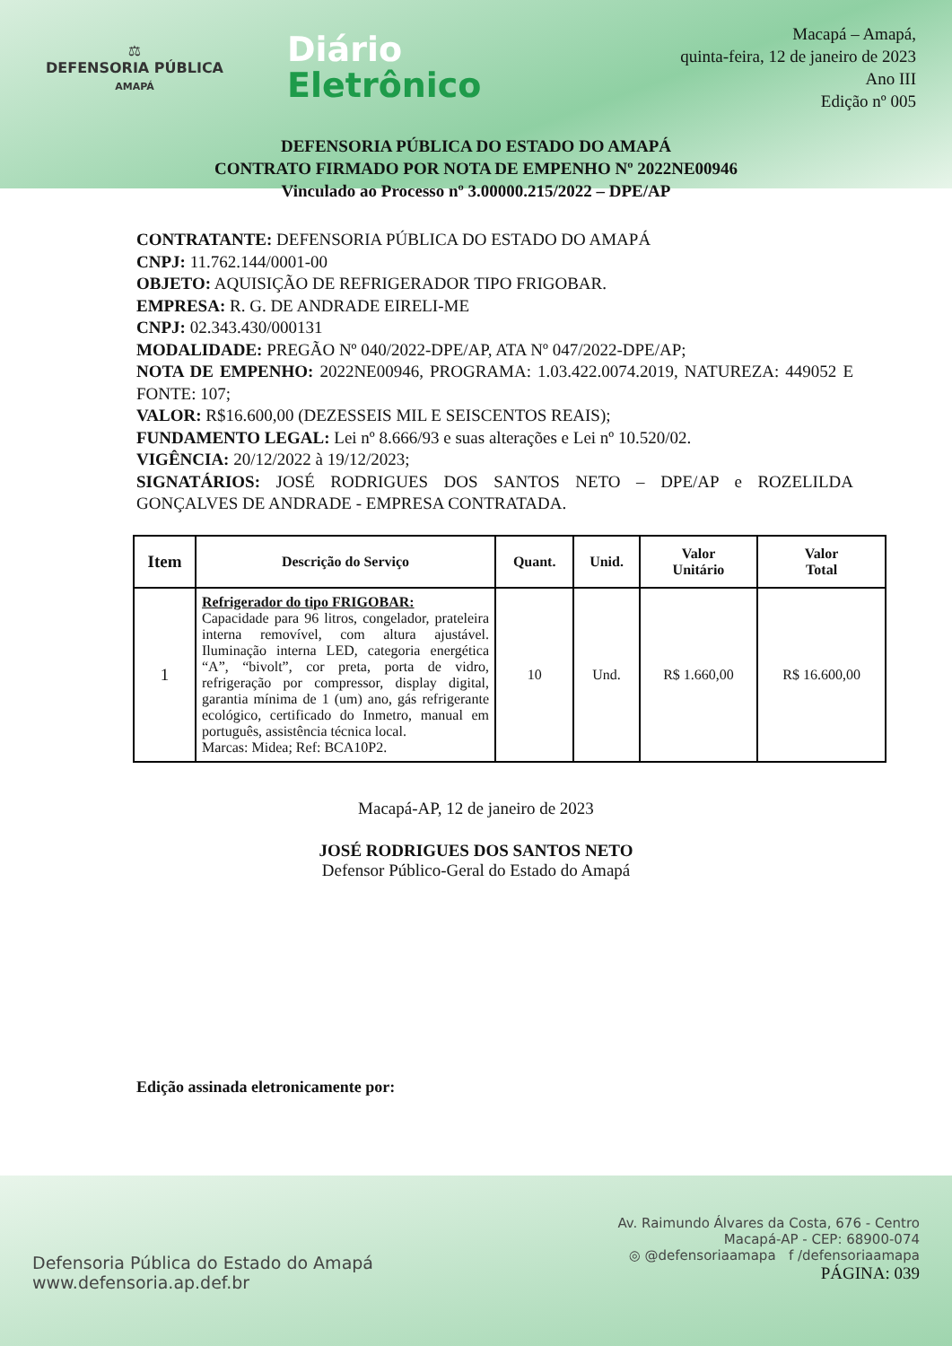⚖
DEFENSORIA PÚBLICA
AMAPÁ
Diário
Eletrônico
Macapá – Amapá,
quinta-feira, 12 de janeiro de 2023
Ano III
Edição nº 005
DEFENSORIA PÚBLICA DO ESTADO DO AMAPÁ
CONTRATO FIRMADO POR NOTA DE EMPENHO Nº 2022NE00946
Vinculado ao Processo nº 3.00000.215/2022 – DPE/AP
CONTRATANTE: DEFENSORIA PÚBLICA DO ESTADO DO AMAPÁ
CNPJ: 11.762.144/0001-00
OBJETO: AQUISIÇÃO DE REFRIGERADOR TIPO FRIGOBAR.
EMPRESA: R. G. DE ANDRADE EIRELI-ME
CNPJ: 02.343.430/000131
MODALIDADE: PREGÃO Nº 040/2022-DPE/AP, ATA Nº 047/2022-DPE/AP;
NOTA DE EMPENHO: 2022NE00946, PROGRAMA: 1.03.422.0074.2019, NATUREZA: 449052 E FONTE: 107;
VALOR: R$16.600,00 (DEZESSEIS MIL E SEISCENTOS REAIS);
FUNDAMENTO LEGAL: Lei nº 8.666/93 e suas alterações e Lei nº 10.520/02.
VIGÊNCIA: 20/12/2022 à 19/12/2023;
SIGNATÁRIOS: JOSÉ RODRIGUES DOS SANTOS NETO – DPE/AP e ROZELILDA GONÇALVES DE ANDRADE - EMPRESA CONTRATADA.
| Item | Descrição do Serviço | Quant. | Unid. | Valor Unitário | Valor Total |
| --- | --- | --- | --- | --- | --- |
| 1 | Refrigerador do tipo FRIGOBAR: Capacidade para 96 litros, congelador, prateleira interna removível, com altura ajustável. Iluminação interna LED, categoria energética “A”, “bivolt”, cor preta, porta de vidro, refrigeração por compressor, display digital, garantia mínima de 1 (um) ano, gás refrigerante ecológico, certificado do Inmetro, manual em português, assistência técnica local. Marcas: Midea; Ref: BCA10P2. | 10 | Und. | R$ 1.660,00 | R$ 16.600,00 |
Macapá-AP, 12 de janeiro de 2023
JOSÉ RODRIGUES DOS SANTOS NETO
Defensor Público-Geral do Estado do Amapá
Edição assinada eletronicamente por:
Defensoria Pública do Estado do Amapá
www.defensoria.ap.def.br
Av. Raimundo Álvares da Costa, 676 - Centro
Macapá-AP - CEP: 68900-074
◎ @defensoriaamapa f /defensoriaamapa
PÁGINA: 039